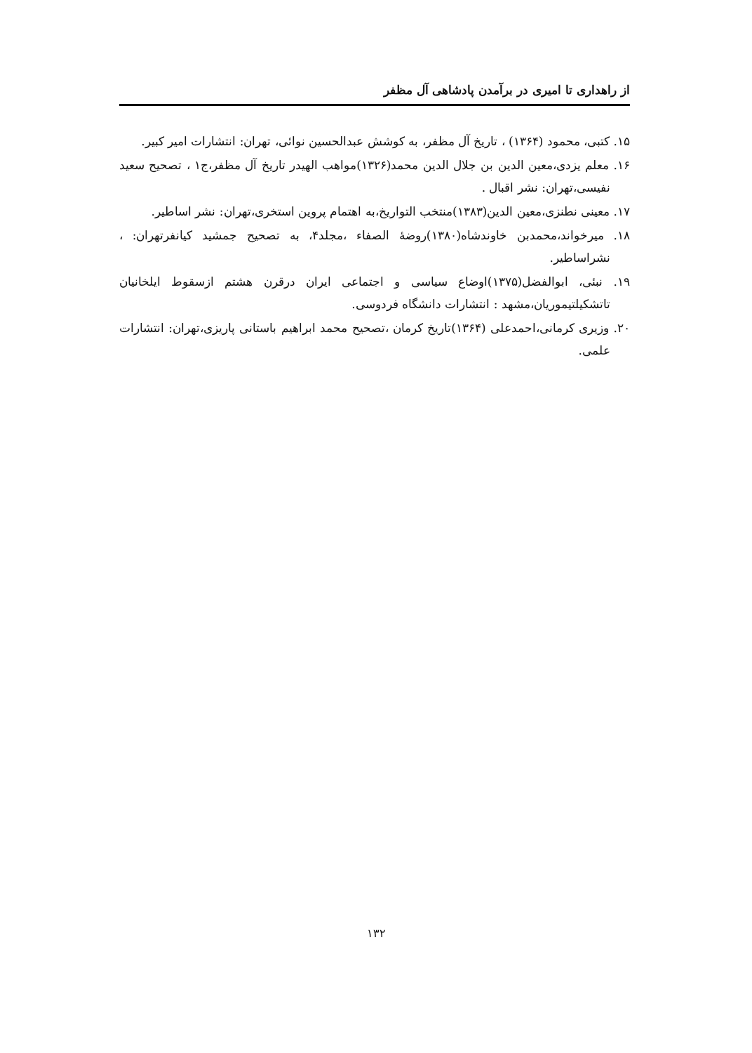از راهداری تا امیری در برآمدن پادشاهی آل مظفر
۱۵. کتبی، محمود (۱۳۶۴) ، تاریخ آل مظفر، به کوشش عبدالحسین نوائی، تهران: انتشارات امیر کبیر.
۱۶. معلم یزدی،معین الدین بن جلال الدین محمد(۱۳۲۶)مواهب الهیدر تاریخ آل مظفر،ج۱ ، تصحیح سعید نفیسی،تهران: نشر اقبال .
۱۷. معینی نطنزی،معین الدین(۱۳۸۳)منتخب التواریخ،به اهتمام پروین استخری،تهران: نشر اساطیر.
۱۸. میرخواند،محمدبن خاوندشاه(۱۳۸۰)روضۀ الصفاء ،مجلد۴، به تصحیح جمشید کیانفرتهران: ، نشراساطیر.
۱۹. نبئی، ابوالفضل(۱۳۷۵)اوضاع سیاسی و اجتماعی ایران درقرن هشتم ازسقوط ایلخانیان تاتشکیلتیموریان،مشهد : انتشارات دانشگاه فردوسی.
۲۰. وزیری کرمانی،احمدعلی (۱۳۶۴)تاریخ کرمان ،تصحیح محمد ابراهیم باستانی پاریزی،تهران: انتشارات علمی.
۱۳۲